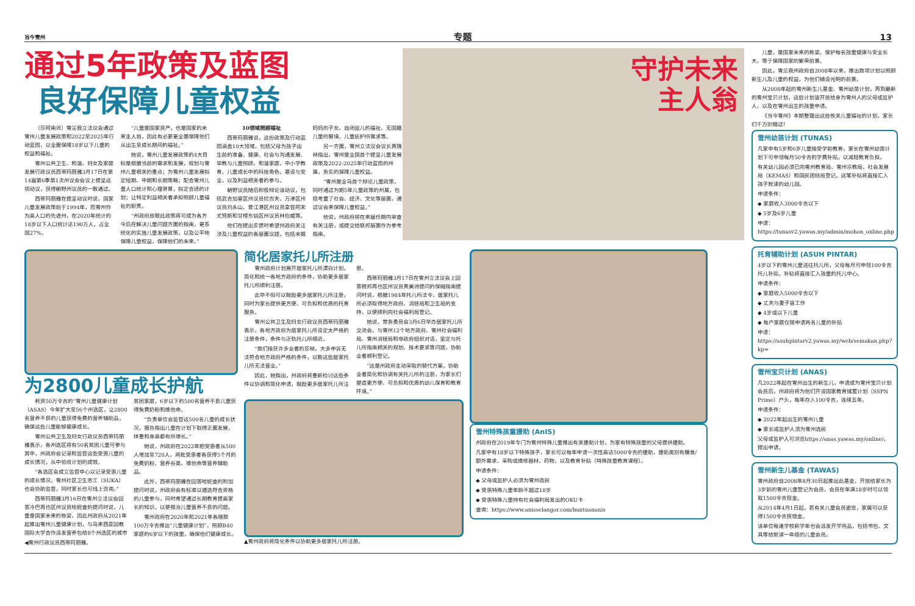当今雪州 专题 13
通过5年政策及蓝图
良好保障儿童权益
（莎阿南讯）雪兰莪立法议会通过雪州儿童发展政策和2022至2025年行动蓝图，以全面保障18岁以下儿童的权益和福祉。
雪州公共卫生、和谐、妇女及家庭发展行政议员西蒂玛丽雅3月17日在第14届第6季第1次州议会会议上提呈这项动议，获得朝野州议员的一致通过。
西蒂玛丽雅在提呈动议时说，国家儿童发展政策始于1994年，而雪州作为高人口的先进州，在2020年统计的18岁以下人口统计达190万人，占全国27%。
“儿童是国家资产，也是国家的未来主人翁，因此有必要更全面保障他们从出生至成长期间的福祉。”
她说，雪州儿童发展政策的4大目标是根据当前的需求和发展，规划与雪州儿童相关的重点；为雪州儿童发展拟定短期、中期和长期策略；配合雪州儿童人口统计和心理背景，拟定合适的计划；让特定利益相关者承担照顾儿童福祉的职责。
“州政府放眼此政策将可成为各方今后在解决儿童问题方面的指南，更系统化的实施儿童发展政策，以及公平地保障儿童权益，保障他们的未来。”
10领域照顾福祉
西蒂玛丽雅说，这份政策及行动蓝图涵盖10大领域，包括父母为孩子出生前的准备、健康、社会与沟通发展、早教与儿童照顾、和谐家庭、中小学教育、儿童成长中的科技角色、基设与安全，以及利益相关者的参与。
朝野议员随后积极辩论该动议，包括武吉加星区州议员拉古夫、万津区州议员刘永山、昔江港区州议员拿督阿末尤努斯和甘榜东姑区州议员林怡威等。
他们在提出反馈时希望州政府关注涉及儿童权益的各层面议题，包括未婚妈妈的子女、自闭症儿的福祉、无国籍儿童的窘境、儿童庇护所需求等。
另一方面，雪州立法议会议长黄瑞林指出，雪州是全国首个提呈儿童发展政策及2022-2025年行动蓝图的州属，务实的保障儿童权益。
“雪州是全马首个辩论儿童政策，同时通过为期5年儿童政策的州属，包括考量了社会、经济、文化等层面，通过议会来保障儿童权益。”
他说，州政府将在来届任期内审查有关注册，或提交给联邦层面作为参考指南。
守护未来
主人翁
为2800儿童成长护航
耗资50万令吉的“雪州儿童健康计划（ASAS）今年扩大至56个州选区，让2800名营养不良的儿童获得免费的营养辅助品，确保这些儿童能够健康成长。
雪州公共卫生及妇女行政议员西蒂玛丽雅表示，各州选区将有50名贫困儿童可参与其中，州政府会记录和监督这些受惠儿童的成长情况，从中验收计划的成效。
“各选区会成立监督中心以记录受惠儿童的成长情况，雪州社区卫生志工（SUKA）也会协助监督，同时家长也可线上咨询。”
西蒂玛丽雅3月16日在雪州立法议会回答冷巴再也区州议员哈妮查的提问时说，儿童是国家未来的栋梁，因此州政府从2021年起推出雪州儿童健康计划，与马来西亚回教国际大学合作派发营养包给8个州选区的城市贫困家庭，6岁以下的500名营养不良儿童获得免费奶粉和维他命。
“负责单位会监督这500名儿童的成长状况，报告指出儿童在计划下取得正面发展，体重和身高都有所增长。”
她说，州政府在2022年把受惠者从500人增加至720人，两批受惠者各获得5个月的免费奶粉、营养谷类、维他命等营养辅助品。
此外，西蒂玛丽雅在回答哈妮查的附加提问时说，州政府会有标准以遴选符合资格的儿童参与，同时希望通过长期教育提高家长的知识，以便根治儿童营养不良的问题。
雪州政府在2020年和2021年各拨款100万令吉推出“儿童健康计划”，照顾B40家庭的6岁以下的孩童，确保他们健康成长。
◀雪州行政议员西蒂玛丽雅。
简化居家托儿所注册
雪州政府计划展开居家托儿所漂白计划，简化和统一各地方政府的条件，协助更多居家托儿所顺利注册。
此举不但可以鼓励更多居家托儿所注册，同时为家长提供更方便、可负担和优质的托育服务。
雪州公共卫生及妇女行政议员西蒂玛丽雅表示，各地方政府为居家托儿所设定太严格的注册条件，条件与正轨托儿所相近。
“我们接获许多业者的反映，大多申诉无法符合地方政府严格的条件，以致这些居家托儿所无法营业。”
因此，她指出，州政府将重新检讨这些条件以协调和简化申请，鼓励更多居家托儿所注册。
西蒂玛丽雅3月17日在雪州立法议会上回答梳邦再也区州议员黄美诗提问的保姆指南提问时说，根据1984年托儿所法令，居家托儿所必须取得地方政府、消拯局和卫生局的支持，以便顺利向社会福利局登记。
她说，常务委员会3月6日举办居家托儿所交流会，与雪州12个地方政府、雪州社会福利局、雪州消拯局和非政府组织对话，鉴定与托儿所指南相关的规划、技术要求等问题，协助业者顺利登记。
“这是州政府主动采取的替代方案，协助业者简化和协调有关托儿所的注册，为家长们塑造更方便、可负担和优质的幼儿保育和教育环境。”
▲雪州政府将简化条件以协助更多居家托儿所注册。
雪州特殊孩童援助 (AnIS)
州政府在2019年专门为雪州特殊儿童推出有关援助计划，为家有特殊孩童的父母提供援助。
凡家中有18岁以下特殊孩子，家长可以每年申请一次性高达5000令吉的援助，援助类别有膳食/额外需求、采购或维修器材、药物，以及教育补贴（特殊孩童教育课程）。
申请条件：
◆ 父母或监护人必须为雪州选民
◆ 受惠特殊儿童年龄不超过18岁
◆ 受惠特殊儿童持有社会福利局发出的OKU卡
查询：https://www.anisselangor.com/bantuananis
儿童，是国家未来的栋梁。保护每名孩童健康与安全长大，等于保障国家的繁荣前景。
因此，雪兰莪州政府自2008年以来，推出数项计划以照顾新生儿及儿童的权益，为他们铺设光明的前景。
从2008年起的雪州新生儿基金、雪州幼苗计划，再到最新的雪州宝贝计划，这些计划皆开放给身为雪州人的父母或监护人，以及在雪州出生的孩童申请。
《当今雪州》本期整理出这些攸关儿童福祉的计划，家长们千万别错过！
雪州幼苗计划 (TUNAS)
凡家中有5岁和6岁儿童接受学前教育，家长在雪州幼苗计划下可申领每月50令吉的学费补贴，以减轻教育负担。
有关幼儿园必须已向雪州教育局、雪州宗教局、社会发展局（KEMAS）和国民团结局登记。这笔补贴将直接汇入孩子就读的幼儿园。
申请条件：
◆ 家庭收入3000令吉以下
◆ 5岁及6岁儿童
申请：https://tunasv2.yawas.my/admin/mohon_online.php
托育辅助计划 (ASUH PINTAR)
4岁以下的雪州儿童送往托儿所，父母每月可申领100令吉托儿补贴，补贴将直接汇入孩童的托儿中心。
申请条件：
◆ 家庭收入5000令吉以下
◆ 丈夫与妻子皆工作
◆ 4岁或以下儿童
◆ 每户家庭仅限申请两名儿童的补贴
申请：https://asuhpintarv2.yawas.my/web/semakan.php?kp=
雪州宝贝计划 (ANAS)
凡2022年起在雪州出生的新生儿，申请成为雪州宝贝计划会员后，州政府将为他们开设国家教育储蓄计划（SSPN Prime）户头，每年存入100令吉，连续五年。
申请条件：
◆ 2022年起出生的雪州儿童
◆ 家长或监护人须为雪州选民
父母或监护人可浏览https://anas.yawas.my/online/，提出申请。
雪州新生儿基金 (TAWAS)
雪州政府自2008年8月30日起推出此基金，开放给家长为3岁前的雪州儿童登记为会员，会员在年满18岁时可以领取1500令吉现金。
从2014年4月1日起，若有关儿童会员逝世，家属可以获得1500令吉抚恤金。
该单位每逢学校新学年也会派发开学用品，包括书包、文具等给就读一年级的儿童会员。